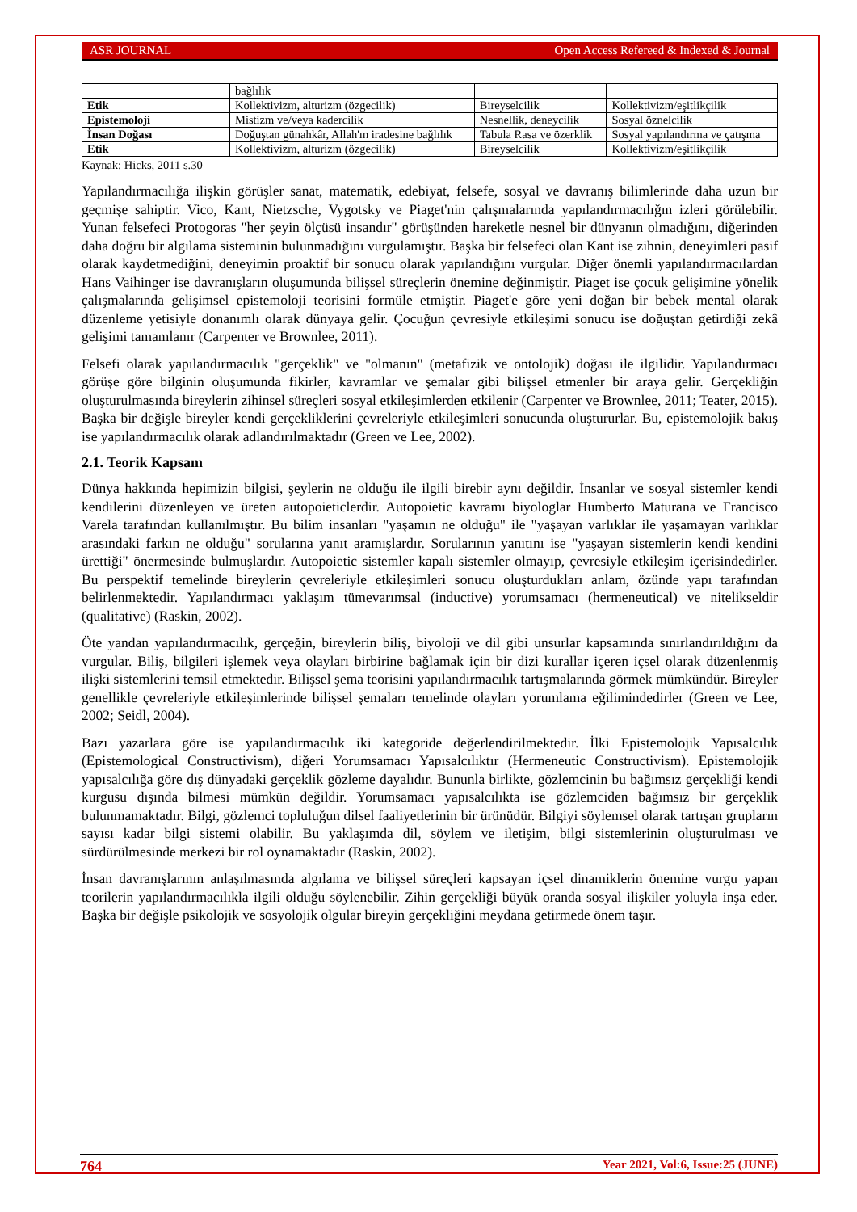ASR JOURNAL Open Access Refereed & Indexed & Journal
| | bağlılık | | |
| Etik | Kollektivizm, alturizm (özgecilik) | Bireyselcilik | Kollektivizm/eşitlikçilik |
| Epistemoloji | Mistizm ve/veya kadercilik | Nesnellik, deneycilik | Sosyal öznelcilik |
| İnsan Doğası | Doğuştan günahkâr, Allah'ın iradesine bağlılık | Tabula Rasa ve özerklik | Sosyal yapılandırma ve çatışma |
| Etik | Kollektivizm, alturizm (özgecilik) | Bireyselcilik | Kollektivizm/eşitlikçilik |
Kaynak: Hicks, 2011 s.30
Yapılandırmacılığa ilişkin görüşler sanat, matematik, edebiyat, felsefe, sosyal ve davranış bilimlerinde daha uzun bir geçmişe sahiptir. Vico, Kant, Nietzsche, Vygotsky ve Piaget'nin çalışmalarında yapılandırmacılığın izleri görülebilir. Yunan felsefeci Protogoras "her şeyin ölçüsü insandır" görüşünden hareketle nesnel bir dünyanın olmadığını, diğerinden daha doğru bir algılama sisteminin bulunmadığını vurgulamıştır. Başka bir felsefeci olan Kant ise zihnin, deneyimleri pasif olarak kaydetmediğini, deneyimin proaktif bir sonucu olarak yapılandığını vurgular. Diğer önemli yapılandırmacılardan Hans Vaihinger ise davranışların oluşumunda bilişsel süreçlerin önemine değinmiştir. Piaget ise çocuk gelişimine yönelik çalışmalarında gelişimsel epistemoloji teorisini formüle etmiştir. Piaget'e göre yeni doğan bir bebek mental olarak düzenleme yetisiyle donanımlı olarak dünyaya gelir. Çocuğun çevresiyle etkileşimi sonucu ise doğuştan getirdiği zekâ gelişimi tamamlanır (Carpenter ve Brownlee, 2011).
Felsefi olarak yapılandırmacılık "gerçeklik" ve "olmanın" (metafizik ve ontolojik) doğası ile ilgilidir. Yapılandırmacı görüşe göre bilginin oluşumunda fikirler, kavramlar ve şemalar gibi bilişsel etmenler bir araya gelir. Gerçekliğin oluşturulmasında bireylerin zihinsel süreçleri sosyal etkileşimlerden etkilenir (Carpenter ve Brownlee, 2011; Teater, 2015). Başka bir değişle bireyler kendi gerçekliklerini çevreleriyle etkileşimleri sonucunda oluştururlar. Bu, epistemolojik bakış ise yapılandırmacılık olarak adlandırılmaktadır (Green ve Lee, 2002).
2.1. Teorik Kapsam
Dünya hakkında hepimizin bilgisi, şeylerin ne olduğu ile ilgili birebir aynı değildir. İnsanlar ve sosyal sistemler kendi kendilerini düzenleyen ve üreten autopoieticlerdir. Autopoietic kavramı biyologlar Humberto Maturana ve Francisco Varela tarafından kullanılmıştır. Bu bilim insanları "yaşamın ne olduğu" ile "yaşayan varlıklar ile yaşamayan varlıklar arasındaki farkın ne olduğu" sorularına yanıt aramışlardır. Sorularının yanıtını ise "yaşayan sistemlerin kendi kendini ürettiği" önermesinde bulmuşlardır. Autopoietic sistemler kapalı sistemler olmayıp, çevresiyle etkileşim içerisindedirler. Bu perspektif temelinde bireylerin çevreleriyle etkileşimleri sonucu oluşturdukları anlam, özünde yapı tarafından belirlenmektedir. Yapılandırmacı yaklaşım tümevarımsal (inductive) yorumsamacı (hermeneutical) ve nitelikseldir (qualitative) (Raskin, 2002).
Öte yandan yapılandırmacılık, gerçeğin, bireylerin biliş, biyoloji ve dil gibi unsurlar kapsamında sınırlandırıldığını da vurgular. Biliş, bilgileri işlemek veya olayları birbirine bağlamak için bir dizi kurallar içeren içsel olarak düzenlenmiş ilişki sistemlerini temsil etmektedir. Bilişsel şema teorisini yapılandırmacılık tartışmalarında görmek mümkündür. Bireyler genellikle çevreleriyle etkileşimlerinde bilişsel şemaları temelinde olayları yorumlama eğilimindedirler (Green ve Lee, 2002; Seidl, 2004).
Bazı yazarlara göre ise yapılandırmacılık iki kategoride değerlendirilmektedir. İlki Epistemolojik Yapısalcılık (Epistemological Constructivism), diğeri Yorumsamacı Yapısalcılıktır (Hermeneutic Constructivism). Epistemolojik yapısalcılığa göre dış dünyadaki gerçeklik gözleme dayalıdır. Bununla birlikte, gözlemcinin bu bağımsız gerçekliği kendi kurgusu dışında bilmesi mümkün değildir. Yorumsamacı yapısalcılıkta ise gözlemciden bağımsız bir gerçeklik bulunmamaktadır. Bilgi, gözlemci topluluğun dilsel faaliyetlerinin bir ürünüdür. Bilgiyi söylemsel olarak tartışan grupların sayısı kadar bilgi sistemi olabilir. Bu yaklaşımda dil, söylem ve iletişim, bilgi sistemlerinin oluşturulması ve sürdürülmesinde merkezi bir rol oynamaktadır (Raskin, 2002).
İnsan davranışlarının anlaşılmasında algılama ve bilişsel süreçleri kapsayan içsel dinamiklerin önemine vurgu yapan teorilerin yapılandırmacılıkla ilgili olduğu söylenebilir. Zihin gerçekliği büyük oranda sosyal ilişkiler yoluyla inşa eder. Başka bir değişle psikolojik ve sosyolojik olgular bireyin gerçekliğini meydana getirmede önem taşır.
764 Year 2021, Vol:6, Issue:25 (JUNE)